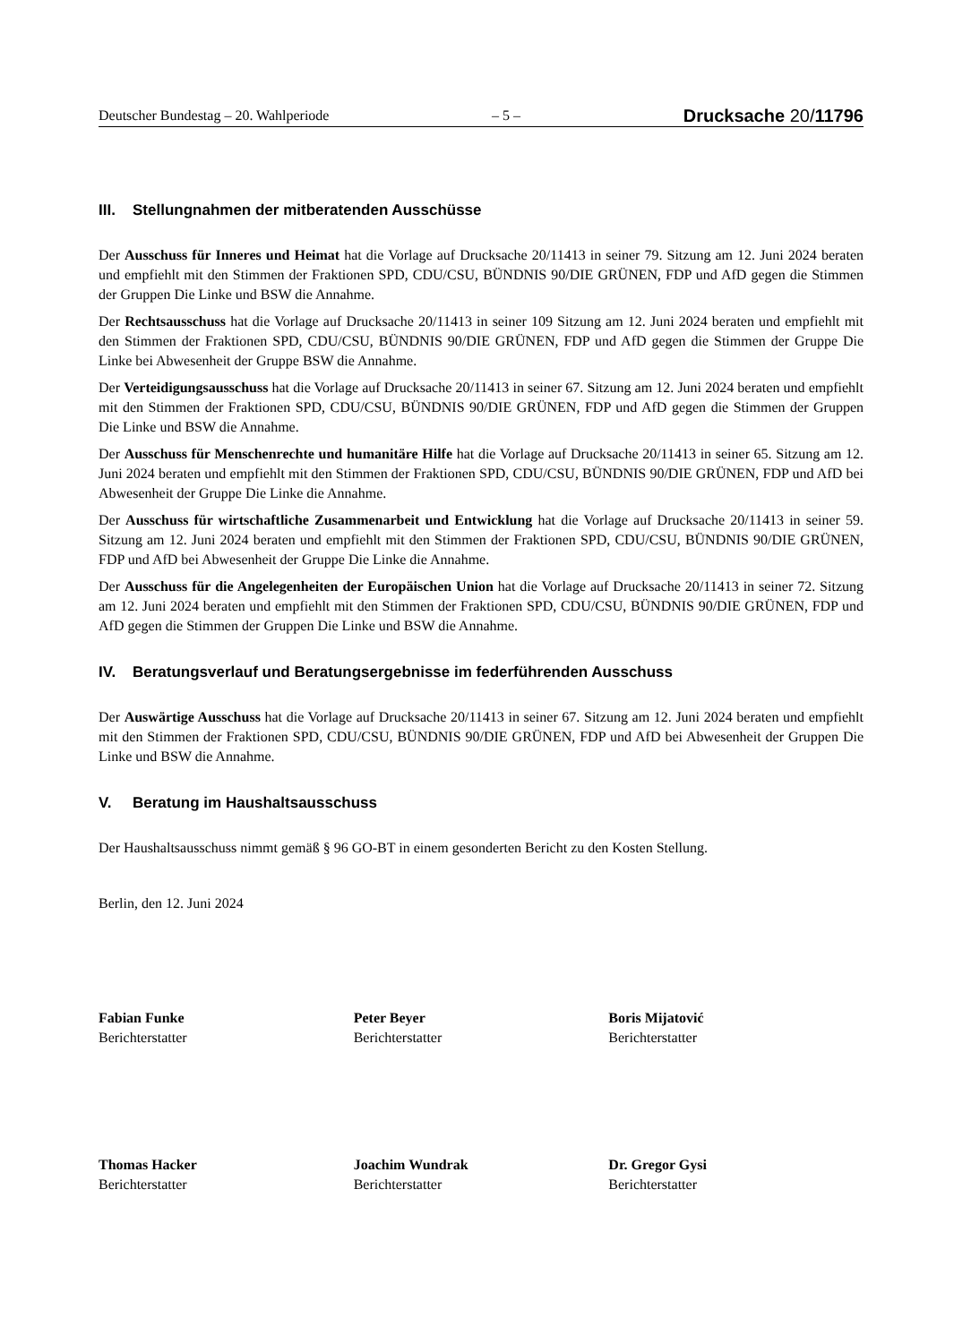Deutscher Bundestag – 20. Wahlperiode – 5 – Drucksache 20/11796
III. Stellungnahmen der mitberatenden Ausschüsse
Der Ausschuss für Inneres und Heimat hat die Vorlage auf Drucksache 20/11413 in seiner 79. Sitzung am 12. Juni 2024 beraten und empfiehlt mit den Stimmen der Fraktionen SPD, CDU/CSU, BÜNDNIS 90/DIE GRÜNEN, FDP und AfD gegen die Stimmen der Gruppen Die Linke und BSW die Annahme.
Der Rechtsausschuss hat die Vorlage auf Drucksache 20/11413 in seiner 109 Sitzung am 12. Juni 2024 beraten und empfiehlt mit den Stimmen der Fraktionen SPD, CDU/CSU, BÜNDNIS 90/DIE GRÜNEN, FDP und AfD gegen die Stimmen der Gruppe Die Linke bei Abwesenheit der Gruppe BSW die Annahme.
Der Verteidigungsausschuss hat die Vorlage auf Drucksache 20/11413 in seiner 67. Sitzung am 12. Juni 2024 beraten und empfiehlt mit den Stimmen der Fraktionen SPD, CDU/CSU, BÜNDNIS 90/DIE GRÜNEN, FDP und AfD gegen die Stimmen der Gruppen Die Linke und BSW die Annahme.
Der Ausschuss für Menschenrechte und humanitäre Hilfe hat die Vorlage auf Drucksache 20/11413 in seiner 65. Sitzung am 12. Juni 2024 beraten und empfiehlt mit den Stimmen der Fraktionen SPD, CDU/CSU, BÜNDNIS 90/DIE GRÜNEN, FDP und AfD bei Abwesenheit der Gruppe Die Linke die Annahme.
Der Ausschuss für wirtschaftliche Zusammenarbeit und Entwicklung hat die Vorlage auf Drucksache 20/11413 in seiner 59. Sitzung am 12. Juni 2024 beraten und empfiehlt mit den Stimmen der Fraktionen SPD, CDU/CSU, BÜNDNIS 90/DIE GRÜNEN, FDP und AfD bei Abwesenheit der Gruppe Die Linke die Annahme.
Der Ausschuss für die Angelegenheiten der Europäischen Union hat die Vorlage auf Drucksache 20/11413 in seiner 72. Sitzung am 12. Juni 2024 beraten und empfiehlt mit den Stimmen der Fraktionen SPD, CDU/CSU, BÜNDNIS 90/DIE GRÜNEN, FDP und AfD gegen die Stimmen der Gruppen Die Linke und BSW die Annahme.
IV. Beratungsverlauf und Beratungsergebnisse im federführenden Ausschuss
Der Auswärtige Ausschuss hat die Vorlage auf Drucksache 20/11413 in seiner 67. Sitzung am 12. Juni 2024 beraten und empfiehlt mit den Stimmen der Fraktionen SPD, CDU/CSU, BÜNDNIS 90/DIE GRÜNEN, FDP und AfD bei Abwesenheit der Gruppen Die Linke und BSW die Annahme.
V. Beratung im Haushaltsausschuss
Der Haushaltsausschuss nimmt gemäß § 96 GO-BT in einem gesonderten Bericht zu den Kosten Stellung.
Berlin, den 12. Juni 2024
Fabian Funke
Berichterstatter
Peter Beyer
Berichterstatter
Boris Mijatović
Berichterstatter
Thomas Hacker
Berichterstatter
Joachim Wundrak
Berichterstatter
Dr. Gregor Gysi
Berichterstatter